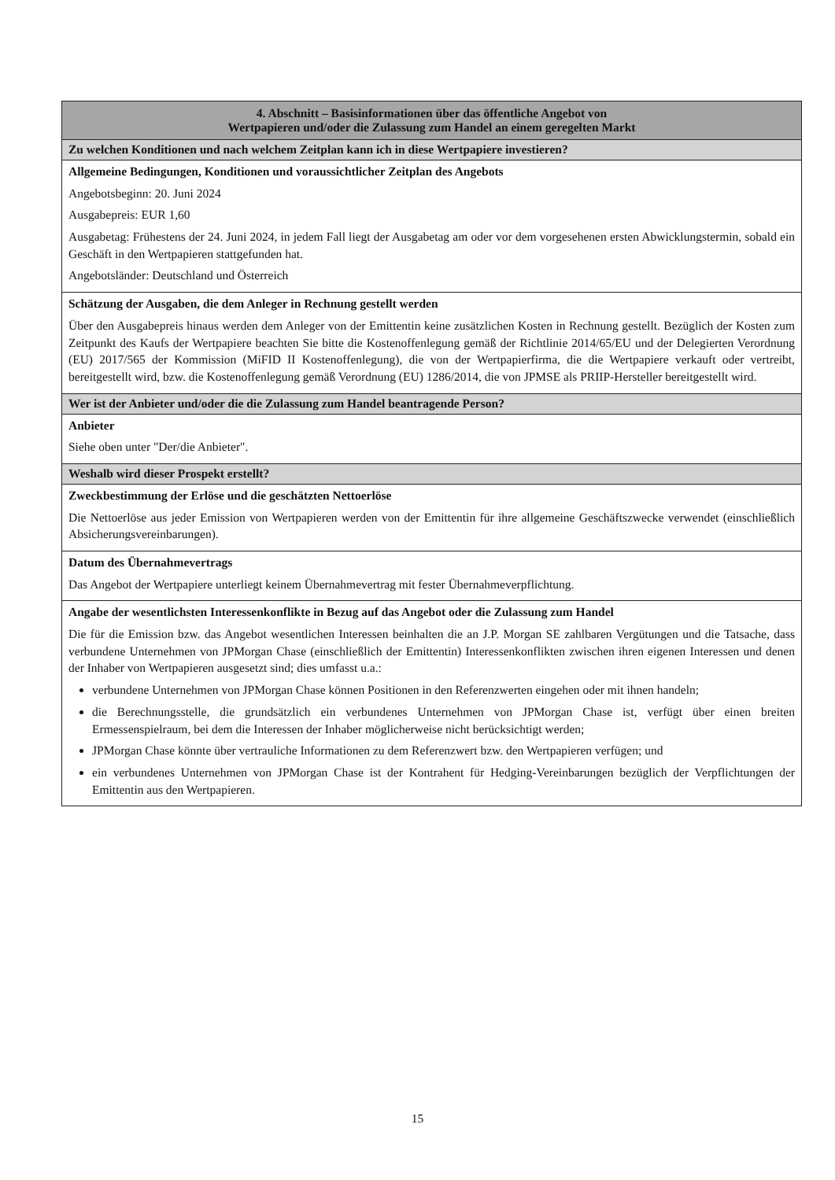| 4. Abschnitt – Basisinformationen über das öffentliche Angebot von Wertpapieren und/oder die Zulassung zum Handel an einem geregelten Markt |
| --- |
| Zu welchen Konditionen und nach welchem Zeitplan kann ich in diese Wertpapiere investieren? |
| Allgemeine Bedingungen, Konditionen und voraussichtlicher Zeitplan des Angebots Angebotsbeginn: 20. Juni 2024 Ausgabepreis: EUR 1,60 Ausgabetag: Frühestens der 24. Juni 2024, in jedem Fall liegt der Ausgabetag am oder vor dem vorgesehenen ersten Abwicklungstermin, sobald ein Geschäft in den Wertpapieren stattgefunden hat. Angebotsländer: Deutschland und Österreich |
| Schätzung der Ausgaben, die dem Anleger in Rechnung gestellt werden Über den Ausgabepreis hinaus werden dem Anleger von der Emittentin keine zusätzlichen Kosten in Rechnung gestellt. Bezüglich der Kosten zum Zeitpunkt des Kaufs der Wertpapiere beachten Sie bitte die Kostenoffenlegung gemäß der Richtlinie 2014/65/EU und der Delegierten Verordnung (EU) 2017/565 der Kommission (MiFID II Kostenoffenlegung), die von der Wertpapierfirma, die die Wertpapiere verkauft oder vertreibt, bereitgestellt wird, bzw. die Kostenoffenlegung gemäß Verordnung (EU) 1286/2014, die von JPMSE als PRIIP-Hersteller bereitgestellt wird. |
| Wer ist der Anbieter und/oder die die Zulassung zum Handel beantragende Person? |
| Anbieter Siehe oben unter "Der/die Anbieter". |
| Weshalb wird dieser Prospekt erstellt? |
| Zweckbestimmung der Erlöse und die geschätzten Nettoerlöse Die Nettoerlöse aus jeder Emission von Wertpapieren werden von der Emittentin für ihre allgemeine Geschäftszwecke verwendet (einschließlich Absicherungsvereinbarungen). |
| Datum des Übernahmevertrags Das Angebot der Wertpapiere unterliegt keinem Übernahmevertrag mit fester Übernahmeverpflichtung. |
| Angabe der wesentlichsten Interessenkonflikte in Bezug auf das Angebot oder die Zulassung zum Handel Die für die Emission bzw. das Angebot wesentlichen Interessen beinhalten die an J.P. Morgan SE zahlbaren Vergütungen und die Tatsache, dass verbundene Unternehmen von JPMorgan Chase (einschließlich der Emittentin) Interessenkonflikten zwischen ihren eigenen Interessen und denen der Inhaber von Wertpapieren ausgesetzt sind; dies umfasst u.a.: verbundene Unternehmen von JPMorgan Chase können Positionen in den Referenzwerten eingehen oder mit ihnen handeln; die Berechnungsstelle, die grundsätzlich ein verbundenes Unternehmen von JPMorgan Chase ist, verfügt über einen breiten Ermessenspielraum, bei dem die Interessen der Inhaber möglicherweise nicht berücksichtigt werden; JPMorgan Chase könnte über vertrauliche Informationen zu dem Referenzwert bzw. den Wertpapieren verfügen; und ein verbundenes Unternehmen von JPMorgan Chase ist der Kontrahent für Hedging-Vereinbarungen bezüglich der Verpflichtungen der Emittentin aus den Wertpapieren. |
15